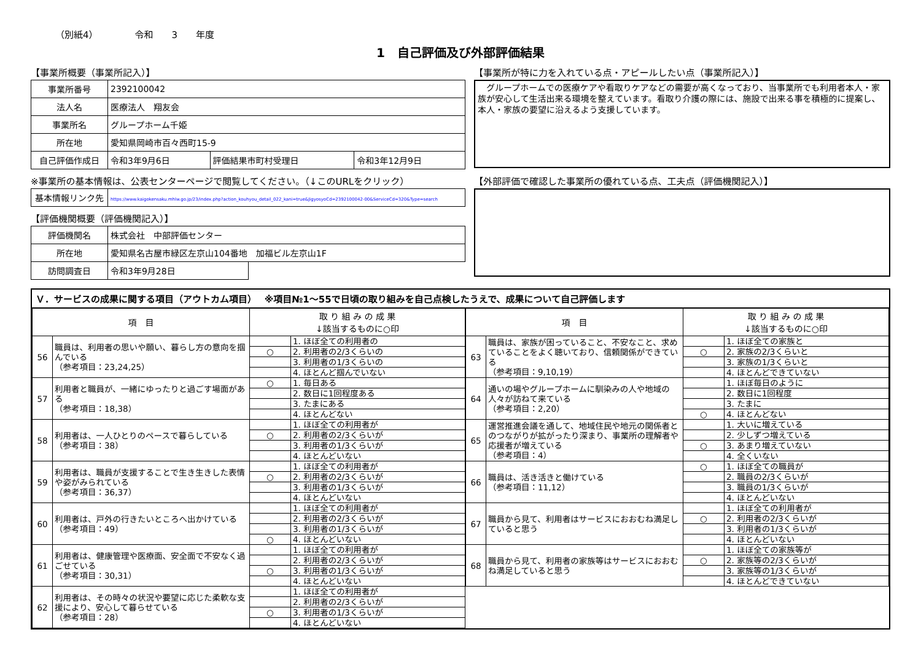（別紙4） 令和　　3　　年度
1　自己評価及び外部評価結果
【事業所概要（事業所記入）】
| 事業所番号 | 2392100042 | | |
| 法人名 | 医療法人 翔友会 | | |
| 事業所名 | グループホーム千姫 | | |
| 所在地 | 愛知県岡崎市百々西町15-9 | | |
| 自己評価作成日 | 令和3年9月6日 | 評価結果市町村受理日 | 令和3年12月9日 |
※事業所の基本情報は、公表センターページで閲覧してください。（↓このURLをクリック）
| 基本情報リンク先 | https://www.kaigokensaku.mhlw.go.jp/23/index.php?action_kouhyou_detail_022_kani=true&JigyosyoCd=2392100042-00&ServiceCd=320&Type=search |
【評価機関概要（評価機関記入）】
| 評価機関名 | 株式会社 中部評価センター | |
| 所在地 | 愛知県名古屋市緑区左京山104番地 加福ビル左京山1F | |
| 訪問調査日 | 令和3年9月28日 | |
【事業所が特に力を入れている点・アピールしたい点（事業所記入）】
　グループホームでの医療ケアや看取りケアなどの需要が高くなっており、当事業所でも利用者本人・家族が安心して生活出来る環境を整えています。看取り介護の際には、施設で出来る事を積極的に提案し、本人・家族の要望に沿えるよう支援しています。
【外部評価で確認した事業所の優れている点、工夫点（評価機関記入）】
Ｖ．サービスの成果に関する項目（アウトカム項目）　 ※項目№1～55で日頃の取り組みを自己点検したうえで、成果について自己評価します
| 項 目 | | 取 り 組 み の 成 果 ↓該当するものに○印 | |
| --- | --- | --- | --- |
| 56 | 職員は、利用者の思いや願い、暮らし方の意向を掴んでいる （参考項目：23,24,25） | | 1. ほぼ全ての利用者の |
| | | ○ | 2. 利用者の2/3くらいの |
| | | | 3. 利用者の1/3くらいの |
| | | | 4. ほとんど掴んでいない |
| 57 | 利用者と職員が、一緒にゆったりと過ごす場面がある （参考項目：18,38） | ○ | 1. 毎日ある |
| | | | 2. 数日に1回程度ある |
| | | | 3. たまにある |
| | | | 4. ほとんどない |
| 58 | 利用者は、一人ひとりのペースで暮らしている （参考項目：38） | | 1. ほぼ全ての利用者が |
| | | ○ | 2. 利用者の2/3くらいが |
| | | | 3. 利用者の1/3くらいが |
| | | | 4. ほとんどいない |
| 59 | 利用者は、職員が支援することで生き生きした表情や姿がみられている （参考項目：36,37） | | 1. ほぼ全ての利用者が |
| | | ○ | 2. 利用者の2/3くらいが |
| | | | 3. 利用者の1/3くらいが |
| | | | 4. ほとんどいない |
| 60 | 利用者は、戸外の行きたいところへ出かけている （参考項目：49） | | 1. ほぼ全ての利用者が |
| | | | 2. 利用者の2/3くらいが |
| | | | 3. 利用者の1/3くらいが |
| | | ○ | 4. ほとんどいない |
| 61 | 利用者は、健康管理や医療面、安全面で不安なく過ごせている （参考項目：30,31） | | 1. ほぼ全ての利用者が |
| | | | 2. 利用者の2/3くらいが |
| | | ○ | 3. 利用者の1/3くらいが |
| | | | 4. ほとんどいない |
| 62 | 利用者は、その時々の状況や要望に応じた柔軟な支援により、安心して暮らせている （参考項目：28） | | 1. ほぼ全ての利用者が |
| | | | 2. 利用者の2/3くらいが |
| | | ○ | 3. 利用者の1/3くらいが |
| | | | 4. ほとんどいない |
| 項 目 | | 取 り 組 み の 成 果 ↓該当するものに○印 | |
| --- | --- | --- | --- |
| 63 | 職員は、家族が困っていること、不安なこと、求めていることをよく聴いており、信頼関係ができている （参考項目：9,10,19） | | 1. ほぼ全ての家族と |
| | | ○ | 2. 家族の2/3くらいと |
| | | | 3. 家族の1/3くらいと |
| | | | 4. ほとんどできていない |
| 64 | 通いの場やグループホームに馴染みの人や地域の人々が訪ねて来ている （参考項目：2,20） | | 1. ほぼ毎日のように |
| | | | 2. 数日に1回程度 |
| | | | 3. たまに |
| | | ○ | 4. ほとんどない |
| 65 | 運営推進会議を通して、地域住民や地元の関係者とのつながりが拡がったり深まり、事業所の理解者や応援者が増えている （参考項目：4） | | 1. 大いに増えている |
| | | | 2. 少しずつ増えている |
| | | ○ | 3. あまり増えていない |
| | | | 4. 全くいない |
| 66 | 職員は、活き活きと働けている （参考項目：11,12） | ○ | 1. ほぼ全ての職員が |
| | | | 2. 職員の2/3くらいが |
| | | | 3. 職員の1/3くらいが |
| | | | 4. ほとんどいない |
| 67 | 職員から見て、利用者はサービスにおおむね満足していると思う | | 1. ほぼ全ての利用者が |
| | | ○ | 2. 利用者の2/3くらいが |
| | | | 3. 利用者の1/3くらいが |
| | | | 4. ほとんどいない |
| 68 | 職員から見て、利用者の家族等はサービスにおおむね満足していると思う | | 1. ほぼ全ての家族等が |
| | | ○ | 2. 家族等の2/3くらいが |
| | | | 3. 家族等の1/3くらいが |
| | | | 4. ほとんどできていない |